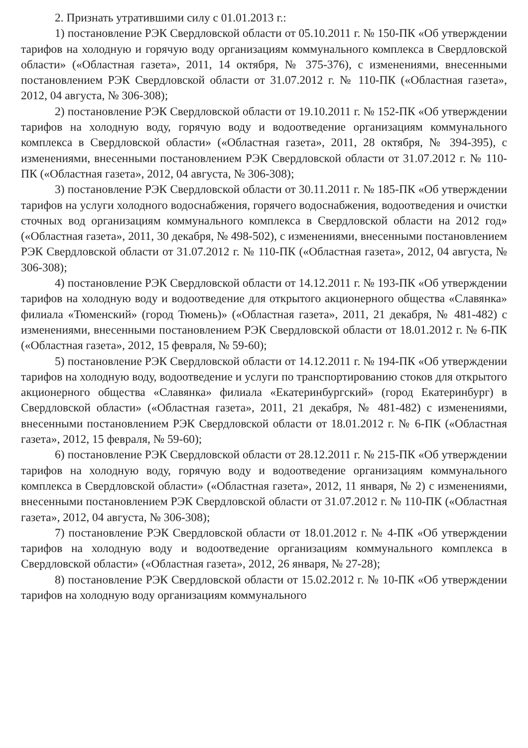2. Признать утратившими силу с 01.01.2013 г.:
1) постановление РЭК Свердловской области от 05.10.2011 г. № 150-ПК «Об утверждении тарифов на холодную и горячую воду организациям коммунального комплекса в Свердловской области» («Областная газета», 2011, 14 октября, № 375-376), с изменениями, внесенными постановлением РЭК Свердловской области от 31.07.2012 г. № 110-ПК («Областная газета», 2012, 04 августа, № 306-308);
2) постановление РЭК Свердловской области от 19.10.2011 г. № 152-ПК «Об утверждении тарифов на холодную воду, горячую воду и водоотведение организациям коммунального комплекса в Свердловской области» («Областная газета», 2011, 28 октября, № 394-395), с изменениями, внесенными постановлением РЭК Свердловской области от 31.07.2012 г. № 110-ПК («Областная газета», 2012, 04 августа, № 306-308);
3) постановление РЭК Свердловской области от 30.11.2011 г. № 185-ПК «Об утверждении тарифов на услуги холодного водоснабжения, горячего водоснабжения, водоотведения и очистки сточных вод организациям коммунального комплекса в Свердловской области на 2012 год» («Областная газета», 2011, 30 декабря, № 498-502), с изменениями, внесенными постановлением РЭК Свердловской области от 31.07.2012 г. № 110-ПК («Областная газета», 2012, 04 августа, № 306-308);
4) постановление РЭК Свердловской области от 14.12.2011 г. № 193-ПК «Об утверждении тарифов на холодную воду и водоотведение для открытого акционерного общества «Славянка» филиала «Тюменский» (город Тюмень)» («Областная газета», 2011, 21 декабря, № 481-482) с изменениями, внесенными постановлением РЭК Свердловской области от 18.01.2012 г. № 6-ПК («Областная газета», 2012, 15 февраля, № 59-60);
5) постановление РЭК Свердловской области от 14.12.2011 г. № 194-ПК «Об утверждении тарифов на холодную воду, водоотведение и услуги по транспортированию стоков для открытого акционерного общества «Славянка» филиала «Екатеринбургский» (город Екатеринбург) в Свердловской области» («Областная газета», 2011, 21 декабря, № 481-482) с изменениями, внесенными постановлением РЭК Свердловской области от 18.01.2012 г. № 6-ПК («Областная газета», 2012, 15 февраля, № 59-60);
6) постановление РЭК Свердловской области от 28.12.2011 г. № 215-ПК «Об утверждении тарифов на холодную воду, горячую воду и водоотведение организациям коммунального комплекса в Свердловской области» («Областная газета», 2012, 11 января, № 2) с изменениями, внесенными постановлением РЭК Свердловской области от 31.07.2012 г. № 110-ПК («Областная газета», 2012, 04 августа, № 306-308);
7) постановление РЭК Свердловской области от 18.01.2012 г. № 4-ПК «Об утверждении тарифов на холодную воду и водоотведение организациям коммунального комплекса в Свердловской области» («Областная газета», 2012, 26 января, № 27-28);
8) постановление РЭК Свердловской области от 15.02.2012 г. № 10-ПК «Об утверждении тарифов на холодную воду организациям коммунального